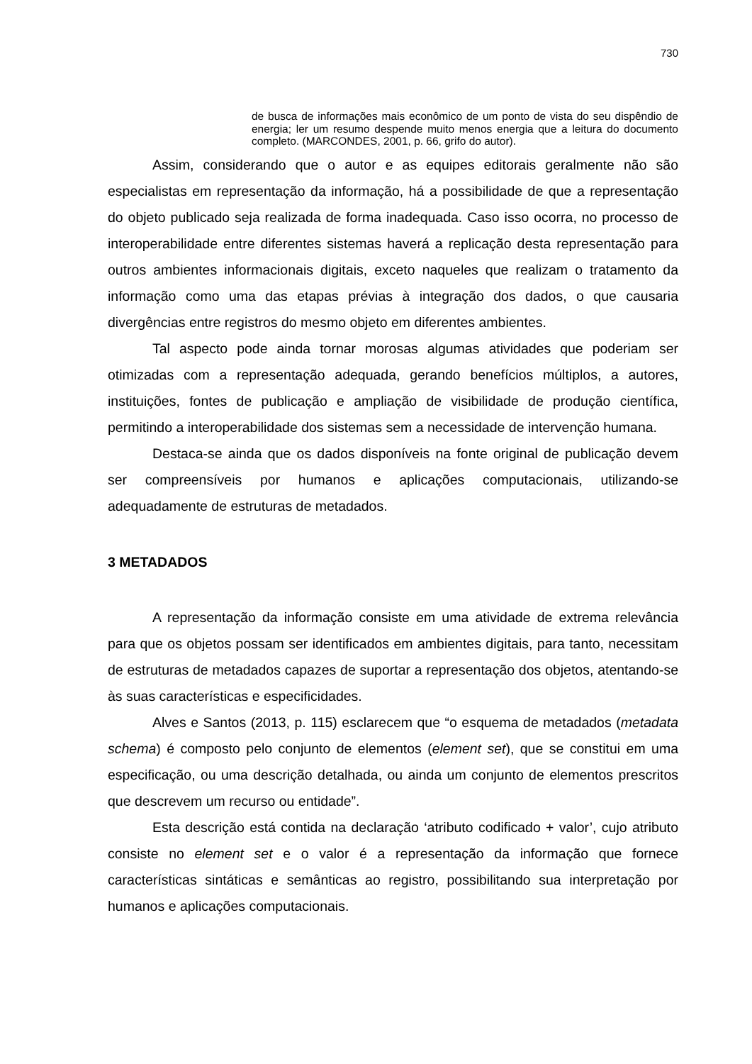730
de busca de informações mais econômico de um ponto de vista do seu dispêndio de energia; ler um resumo despende muito menos energia que a leitura do documento completo. (MARCONDES, 2001, p. 66, grifo do autor).
Assim, considerando que o autor e as equipes editorais geralmente não são especialistas em representação da informação, há a possibilidade de que a representação do objeto publicado seja realizada de forma inadequada. Caso isso ocorra, no processo de interoperabilidade entre diferentes sistemas haverá a replicação desta representação para outros ambientes informacionais digitais, exceto naqueles que realizam o tratamento da informação como uma das etapas prévias à integração dos dados, o que causaria divergências entre registros do mesmo objeto em diferentes ambientes.
Tal aspecto pode ainda tornar morosas algumas atividades que poderiam ser otimizadas com a representação adequada, gerando benefícios múltiplos, a autores, instituições, fontes de publicação e ampliação de visibilidade de produção científica, permitindo a interoperabilidade dos sistemas sem a necessidade de intervenção humana.
Destaca-se ainda que os dados disponíveis na fonte original de publicação devem ser compreensíveis por humanos e aplicações computacionais, utilizando-se adequadamente de estruturas de metadados.
3 METADADOS
A representação da informação consiste em uma atividade de extrema relevância para que os objetos possam ser identificados em ambientes digitais, para tanto, necessitam de estruturas de metadados capazes de suportar a representação dos objetos, atentando-se às suas características e especificidades.
Alves e Santos (2013, p. 115) esclarecem que “o esquema de metadados (metadata schema) é composto pelo conjunto de elementos (element set), que se constitui em uma especificação, ou uma descrição detalhada, ou ainda um conjunto de elementos prescritos que descrevem um recurso ou entidade”.
Esta descrição está contida na declaração ‘atributo codificado + valor’, cujo atributo consiste no element set e o valor é a representação da informação que fornece características sintáticas e semânticas ao registro, possibilitando sua interpretação por humanos e aplicações computacionais.